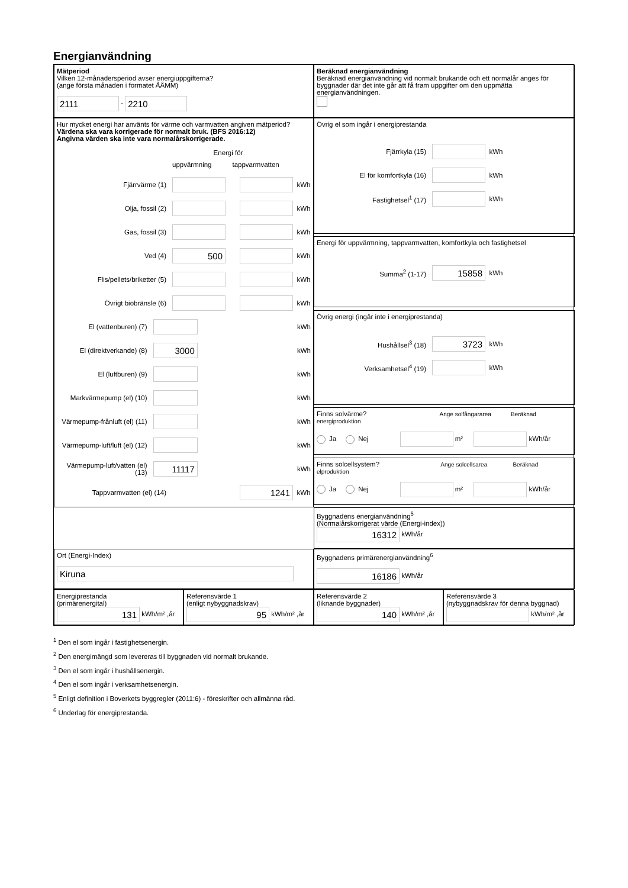Energianvändning
Mätperiod
Vilken 12-månadersperiod avser energiuppgifterna?
(ange första månaden i formatet ÅÅMM)
2111 - 2210
Beräknad energianvändning
Beräknad energianvändning vid normalt brukande och ett normalår anges för byggnader där det inte går att få fram uppgifter om den uppmätta energianvändningen.
Hur mycket energi har använts för värme och varmvatten angiven mätperiod?
Värdena ska vara korrigerade för normalt bruk. (BFS 2016:12)
Angivna värden ska inte vara normalårskorrigerade.
Energi för
uppvärmning tappvarmvatten
Fjärrvärme (1) kWh
Olja, fossil (2) kWh
Gas, fossil (3) kWh
Ved (4) 500 kWh
Flis/pellets/briketter (5) kWh
Övrigt biobränsle (6) kWh
El (vattenburen) (7) kWh
El (direktverkande) (8) 3000 kWh
El (luftburen) (9) kWh
Markvärmepump (el) (10) kWh
Värmepump-frånluft (el) (11) kWh
Värmepump-luft/luft (el) (12) kWh
Värmepump-luft/vatten (el) (13) 11117 kWh
Tappvarmvatten (el) (14) 1241 kWh
Övrig el som ingår i energiprestanda
Fjärrkyla (15) kWh
El för komfortkyla (16) kWh
Fastighetsel<sup>1</sup> (17) kWh
Energi för uppvärmning, tappvarmvatten, komfortkyla och fastighetsel
Summa<sup>2</sup> (1-17) 15858 kWh
Övrig energi (ingår inte i energiprestanda)
Hushållsel<sup>3</sup> (18) 3723 kWh
Verksamhetsel<sup>4</sup> (19) kWh
Finns solvärme? Ange solfångararea Beräknad energiproduktion
Ja Nej m² kWh/år
Finns solcellsystem? Ange solcellsarea Beräknad elproduktion
Ja Nej m² kWh/år
Byggnadens energianvändning<sup>5</sup>
(Normalårskorrigerat värde (Energi-index))
16312 kWh/år
Ort (Energi-Index)
Kiruna
Byggnadens primärenergianvändning<sup>6</sup>
16186 kWh/år
Energiprestanda
(primärenergital)
131 kWh/m² ,år
Referensvärde 1
(enligt nybyggnadskrav)
95 kWh/m² ,år
Referensvärde 2
(liknande byggnader)
140 kWh/m² ,år
Referensvärde 3
(nybyggnadskrav för denna byggnad)
kWh/m² ,år
<sup>1</sup> Den el som ingår i fastighetsenergin.
<sup>2</sup> Den energimängd som levereras till byggnaden vid normalt brukande.
<sup>3</sup> Den el som ingår i hushållsenergin.
<sup>4</sup> Den el som ingår i verksamhetsenergin.
<sup>5</sup> Enligt definition i Boverkets byggregler (2011:6) - föreskrifter och allmänna råd.
<sup>6</sup> Underlag för energiprestanda.